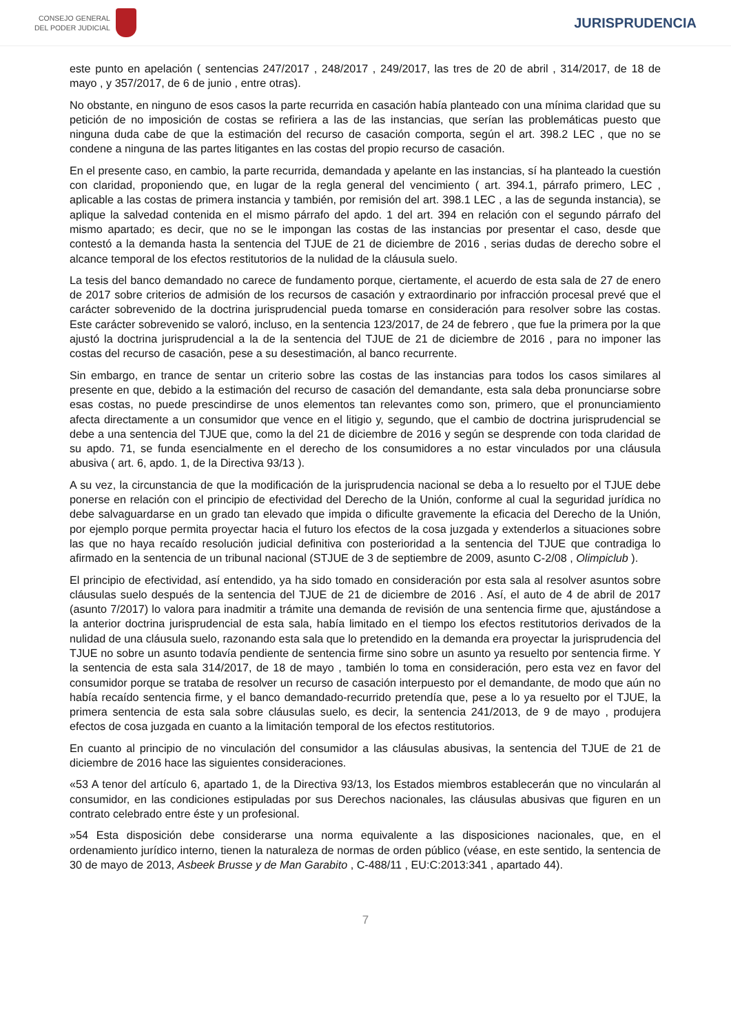CONSEJO GENERAL
DEL PODER JUDICIAL
JURISPRUDENCIA
este punto en apelación ( sentencias 247/2017 , 248/2017 , 249/2017, las tres de 20 de abril , 314/2017, de 18 de mayo , y 357/2017, de 6 de junio , entre otras).
No obstante, en ninguno de esos casos la parte recurrida en casación había planteado con una mínima claridad que su petición de no imposición de costas se refiriera a las de las instancias, que serían las problemáticas puesto que ninguna duda cabe de que la estimación del recurso de casación comporta, según el art. 398.2 LEC , que no se condene a ninguna de las partes litigantes en las costas del propio recurso de casación.
En el presente caso, en cambio, la parte recurrida, demandada y apelante en las instancias, sí ha planteado la cuestión con claridad, proponiendo que, en lugar de la regla general del vencimiento ( art. 394.1, párrafo primero, LEC , aplicable a las costas de primera instancia y también, por remisión del art. 398.1 LEC , a las de segunda instancia), se aplique la salvedad contenida en el mismo párrafo del apdo. 1 del art. 394 en relación con el segundo párrafo del mismo apartado; es decir, que no se le impongan las costas de las instancias por presentar el caso, desde que contestó a la demanda hasta la sentencia del TJUE de 21 de diciembre de 2016 , serias dudas de derecho sobre el alcance temporal de los efectos restitutorios de la nulidad de la cláusula suelo.
La tesis del banco demandado no carece de fundamento porque, ciertamente, el acuerdo de esta sala de 27 de enero de 2017 sobre criterios de admisión de los recursos de casación y extraordinario por infracción procesal prevé que el carácter sobrevenido de la doctrina jurisprudencial pueda tomarse en consideración para resolver sobre las costas. Este carácter sobrevenido se valoró, incluso, en la sentencia 123/2017, de 24 de febrero , que fue la primera por la que ajustó la doctrina jurisprudencial a la de la sentencia del TJUE de 21 de diciembre de 2016 , para no imponer las costas del recurso de casación, pese a su desestimación, al banco recurrente.
Sin embargo, en trance de sentar un criterio sobre las costas de las instancias para todos los casos similares al presente en que, debido a la estimación del recurso de casación del demandante, esta sala deba pronunciarse sobre esas costas, no puede prescindirse de unos elementos tan relevantes como son, primero, que el pronunciamiento afecta directamente a un consumidor que vence en el litigio y, segundo, que el cambio de doctrina jurisprudencial se debe a una sentencia del TJUE que, como la del 21 de diciembre de 2016 y según se desprende con toda claridad de su apdo. 71, se funda esencialmente en el derecho de los consumidores a no estar vinculados por una cláusula abusiva ( art. 6, apdo. 1, de la Directiva 93/13 ).
A su vez, la circunstancia de que la modificación de la jurisprudencia nacional se deba a lo resuelto por el TJUE debe ponerse en relación con el principio de efectividad del Derecho de la Unión, conforme al cual la seguridad jurídica no debe salvaguardarse en un grado tan elevado que impida o dificulte gravemente la eficacia del Derecho de la Unión, por ejemplo porque permita proyectar hacia el futuro los efectos de la cosa juzgada y extenderlos a situaciones sobre las que no haya recaído resolución judicial definitiva con posterioridad a la sentencia del TJUE que contradiga lo afirmado en la sentencia de un tribunal nacional (STJUE de 3 de septiembre de 2009, asunto C-2/08 , Olimpiclub ).
El principio de efectividad, así entendido, ya ha sido tomado en consideración por esta sala al resolver asuntos sobre cláusulas suelo después de la sentencia del TJUE de 21 de diciembre de 2016 . Así, el auto de 4 de abril de 2017 (asunto 7/2017) lo valora para inadmitir a trámite una demanda de revisión de una sentencia firme que, ajustándose a la anterior doctrina jurisprudencial de esta sala, había limitado en el tiempo los efectos restitutorios derivados de la nulidad de una cláusula suelo, razonando esta sala que lo pretendido en la demanda era proyectar la jurisprudencia del TJUE no sobre un asunto todavía pendiente de sentencia firme sino sobre un asunto ya resuelto por sentencia firme. Y la sentencia de esta sala 314/2017, de 18 de mayo , también lo toma en consideración, pero esta vez en favor del consumidor porque se trataba de resolver un recurso de casación interpuesto por el demandante, de modo que aún no había recaído sentencia firme, y el banco demandado-recurrido pretendía que, pese a lo ya resuelto por el TJUE, la primera sentencia de esta sala sobre cláusulas suelo, es decir, la sentencia 241/2013, de 9 de mayo , produjera efectos de cosa juzgada en cuanto a la limitación temporal de los efectos restitutorios.
En cuanto al principio de no vinculación del consumidor a las cláusulas abusivas, la sentencia del TJUE de 21 de diciembre de 2016 hace las siguientes consideraciones.
«53 A tenor del artículo 6, apartado 1, de la Directiva 93/13, los Estados miembros establecerán que no vincularán al consumidor, en las condiciones estipuladas por sus Derechos nacionales, las cláusulas abusivas que figuren en un contrato celebrado entre éste y un profesional.
»54 Esta disposición debe considerarse una norma equivalente a las disposiciones nacionales, que, en el ordenamiento jurídico interno, tienen la naturaleza de normas de orden público (véase, en este sentido, la sentencia de 30 de mayo de 2013, Asbeek Brusse y de Man Garabito , C-488/11 , EU:C:2013:341 , apartado 44).
7